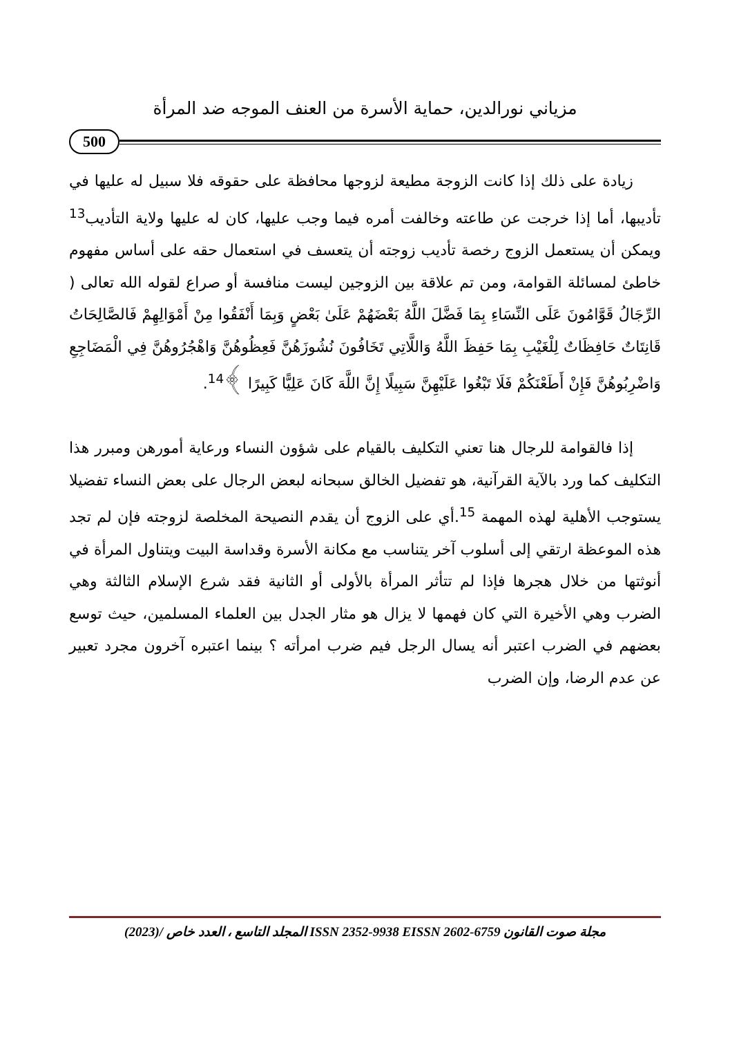مزياني نورالدين، حماية الأسرة من العنف الموجه ضد المرأة
500
زيادة على ذلك إذا كانت الزوجة مطيعة لزوجها محافظة على حقوقه فلا سبيل له عليها في تأديبها، أما إذا خرجت عن طاعته وخالفت أمره فيما وجب عليها، كان له عليها ولاية التأديب<sup>13</sup> ويمكن أن يستعمل الزوج رخصة تأديب زوجته أن يتعسف في استعمال حقه على أساس مفهوم خاطئ لمسائلة القوامة، ومن تم علاقة بين الزوجين ليست منافسة أو صراع لقوله الله تعالى ( الرِّجَالُ قَوَّامُونَ عَلَى النِّسَاءِ بِمَا فَضَّلَ اللَّهُ بَعْضَهُمْ عَلَىٰ بَعْضٍ وَبِمَا أَنْفَقُوا مِنْ أَمْوَالِهِمْ فَالصَّالِحَاتُ قَانِتَاتٌ حَافِظَاتٌ لِلْغَيْبِ بِمَا حَفِظَ اللَّهُ وَاللَّاتِي تَخَافُونَ نُشُوزَهُنَّ فَعِظُوهُنَّ وَاهْجُرُوهُنَّ فِي الْمَضَاجِعِ وَاضْرِبُوهُنَّ فَإِنْ أَطَعْنَكُمْ فَلَا تَبْغُوا عَلَيْهِنَّ سَبِيلًا إِنَّ اللَّهَ كَانَ عَلِيًّا كَبِيرًا ﴾<sup>14</sup>.
إذا فالقوامة للرجال هنا تعني التكليف بالقيام على شؤون النساء ورعاية أمورهن ومبرر هذا التكليف كما ورد بالآية القرآنية، هو تفضيل الخالق سبحانه لبعض الرجال على بعض النساء تفضيلا يستوجب الأهلية لهذه المهمة <sup>15</sup>.أي على الزوج أن يقدم النصيحة المخلصة لزوجته فإن لم تجد هذه الموعظة ارتقي إلى أسلوب آخر يتناسب مع مكانة الأسرة وقداسة البيت ويتناول المرأة في أنوثتها من خلال هجرها فإذا لم تتأثر المرأة بالأولى أو الثانية فقد شرع الإسلام الثالثة وهي الضرب وهي الأخيرة التي كان فهمها لا يزال هو مثار الجدل بين العلماء المسلمين، حيث توسع بعضهم في الضرب اعتبر أنه يسال الرجل فيم ضرب امرأته ؟ بينما اعتبره آخرون مجرد تعبير عن عدم الرضا، وإن الضرب
مجلة صوت القانون ISSN 2352-9938 EISSN 2602-6759 المجلد التاسع ، العدد خاص /(2023)